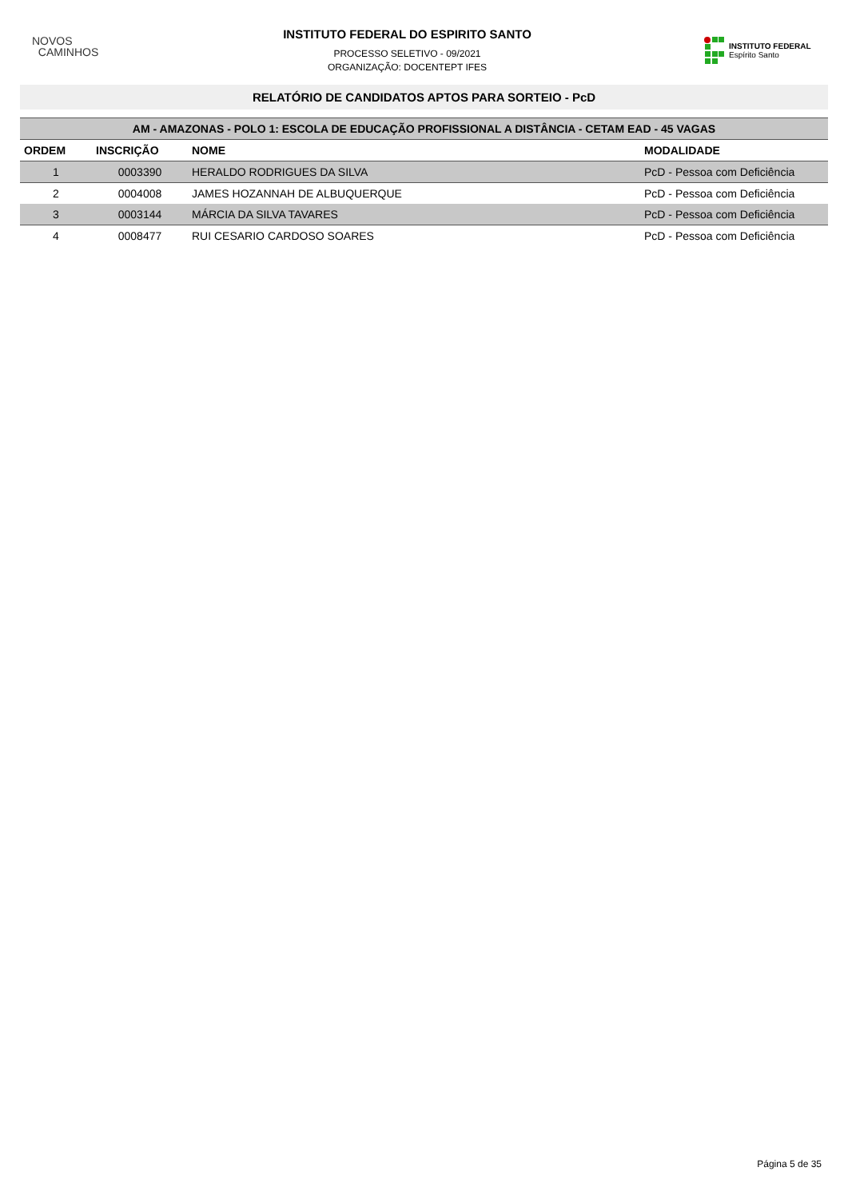NOVOS
CAMINHOS
INSTITUTO FEDERAL DO ESPIRITO SANTO
PROCESSO SELETIVO - 09/2021
ORGANIZAÇÃO: DOCENTEPT IFES
INSTITUTO FEDERAL
Espírito Santo
RELATÓRIO DE CANDIDATOS APTOS PARA SORTEIO - PcD
| AM - AMAZONAS - POLO 1: ESCOLA DE EDUCAÇÃO PROFISSIONAL A DISTÂNCIA - CETAM EAD - 45 VAGAS | | | |
| --- | --- | --- | --- |
| ORDEM | INSCRIÇÃO | NOME | MODALIDADE |
| 1 | 0003390 | HERALDO RODRIGUES DA SILVA | PcD - Pessoa com Deficiência |
| 2 | 0004008 | JAMES HOZANNAH DE ALBUQUERQUE | PcD - Pessoa com Deficiência |
| 3 | 0003144 | MÁRCIA DA SILVA TAVARES | PcD - Pessoa com Deficiência |
| 4 | 0008477 | RUI CESARIO CARDOSO SOARES | PcD - Pessoa com Deficiência |
Página 5 de 35